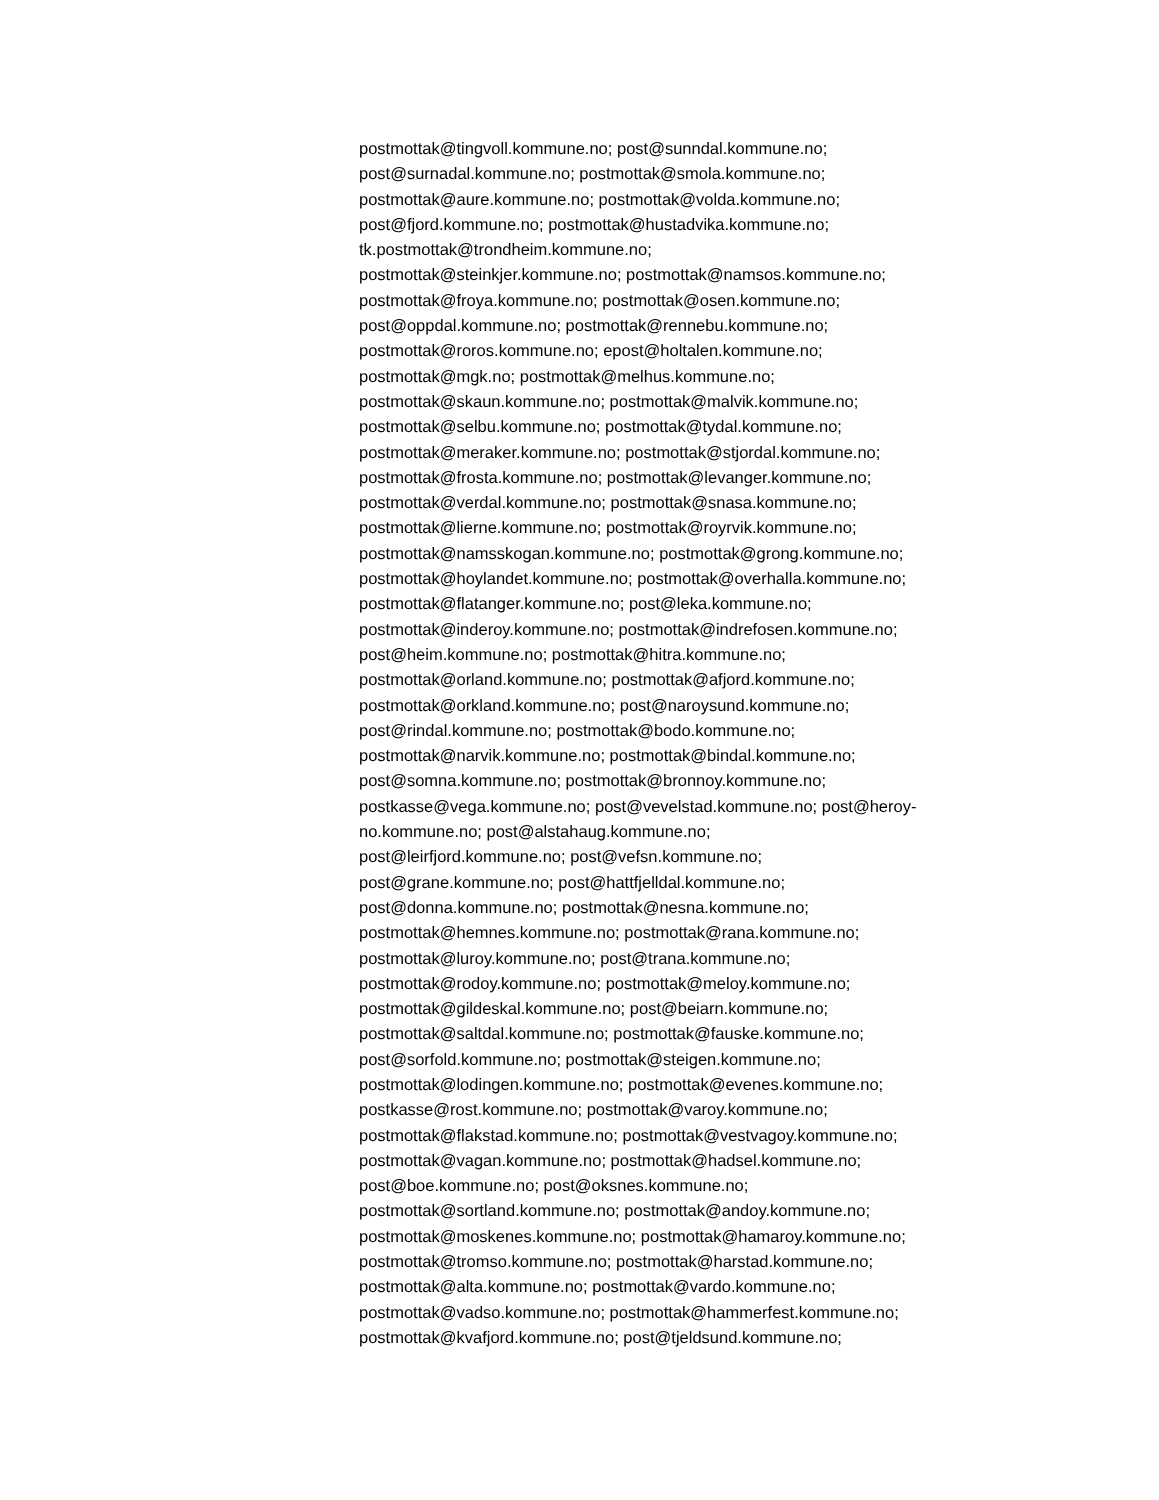postmottak@tingvoll.kommune.no; post@sunndal.kommune.no;
post@surnadal.kommune.no; postmottak@smola.kommune.no;
postmottak@aure.kommune.no; postmottak@volda.kommune.no;
post@fjord.kommune.no; postmottak@hustadvika.kommune.no;
tk.postmottak@trondheim.kommune.no;
postmottak@steinkjer.kommune.no; postmottak@namsos.kommune.no;
postmottak@froya.kommune.no; postmottak@osen.kommune.no;
post@oppdal.kommune.no; postmottak@rennebu.kommune.no;
postmottak@roros.kommune.no; epost@holtalen.kommune.no;
postmottak@mgk.no; postmottak@melhus.kommune.no;
postmottak@skaun.kommune.no; postmottak@malvik.kommune.no;
postmottak@selbu.kommune.no; postmottak@tydal.kommune.no;
postmottak@meraker.kommune.no; postmottak@stjordal.kommune.no;
postmottak@frosta.kommune.no; postmottak@levanger.kommune.no;
postmottak@verdal.kommune.no; postmottak@snasa.kommune.no;
postmottak@lierne.kommune.no; postmottak@royrvik.kommune.no;
postmottak@namsskogan.kommune.no; postmottak@grong.kommune.no;
postmottak@hoylandet.kommune.no; postmottak@overhalla.kommune.no;
postmottak@flatanger.kommune.no; post@leka.kommune.no;
postmottak@inderoy.kommune.no; postmottak@indrefosen.kommune.no;
post@heim.kommune.no; postmottak@hitra.kommune.no;
postmottak@orland.kommune.no; postmottak@afjord.kommune.no;
postmottak@orkland.kommune.no; post@naroysund.kommune.no;
post@rindal.kommune.no; postmottak@bodo.kommune.no;
postmottak@narvik.kommune.no; postmottak@bindal.kommune.no;
post@somna.kommune.no; postmottak@bronnoy.kommune.no;
postkasse@vega.kommune.no; post@vevelstad.kommune.no; post@heroy-
no.kommune.no; post@alstahaug.kommune.no;
post@leirfjord.kommune.no; post@vefsn.kommune.no;
post@grane.kommune.no; post@hattfjelldal.kommune.no;
post@donna.kommune.no; postmottak@nesna.kommune.no;
postmottak@hemnes.kommune.no; postmottak@rana.kommune.no;
postmottak@luroy.kommune.no; post@trana.kommune.no;
postmottak@rodoy.kommune.no; postmottak@meloy.kommune.no;
postmottak@gildeskal.kommune.no; post@beiarn.kommune.no;
postmottak@saltdal.kommune.no; postmottak@fauske.kommune.no;
post@sorfold.kommune.no; postmottak@steigen.kommune.no;
postmottak@lodingen.kommune.no; postmottak@evenes.kommune.no;
postkasse@rost.kommune.no; postmottak@varoy.kommune.no;
postmottak@flakstad.kommune.no; postmottak@vestvagoy.kommune.no;
postmottak@vagan.kommune.no; postmottak@hadsel.kommune.no;
post@boe.kommune.no; post@oksnes.kommune.no;
postmottak@sortland.kommune.no; postmottak@andoy.kommune.no;
postmottak@moskenes.kommune.no; postmottak@hamaroy.kommune.no;
postmottak@tromso.kommune.no; postmottak@harstad.kommune.no;
postmottak@alta.kommune.no; postmottak@vardo.kommune.no;
postmottak@vadso.kommune.no; postmottak@hammerfest.kommune.no;
postmottak@kvafjord.kommune.no; post@tjeldsund.kommune.no;